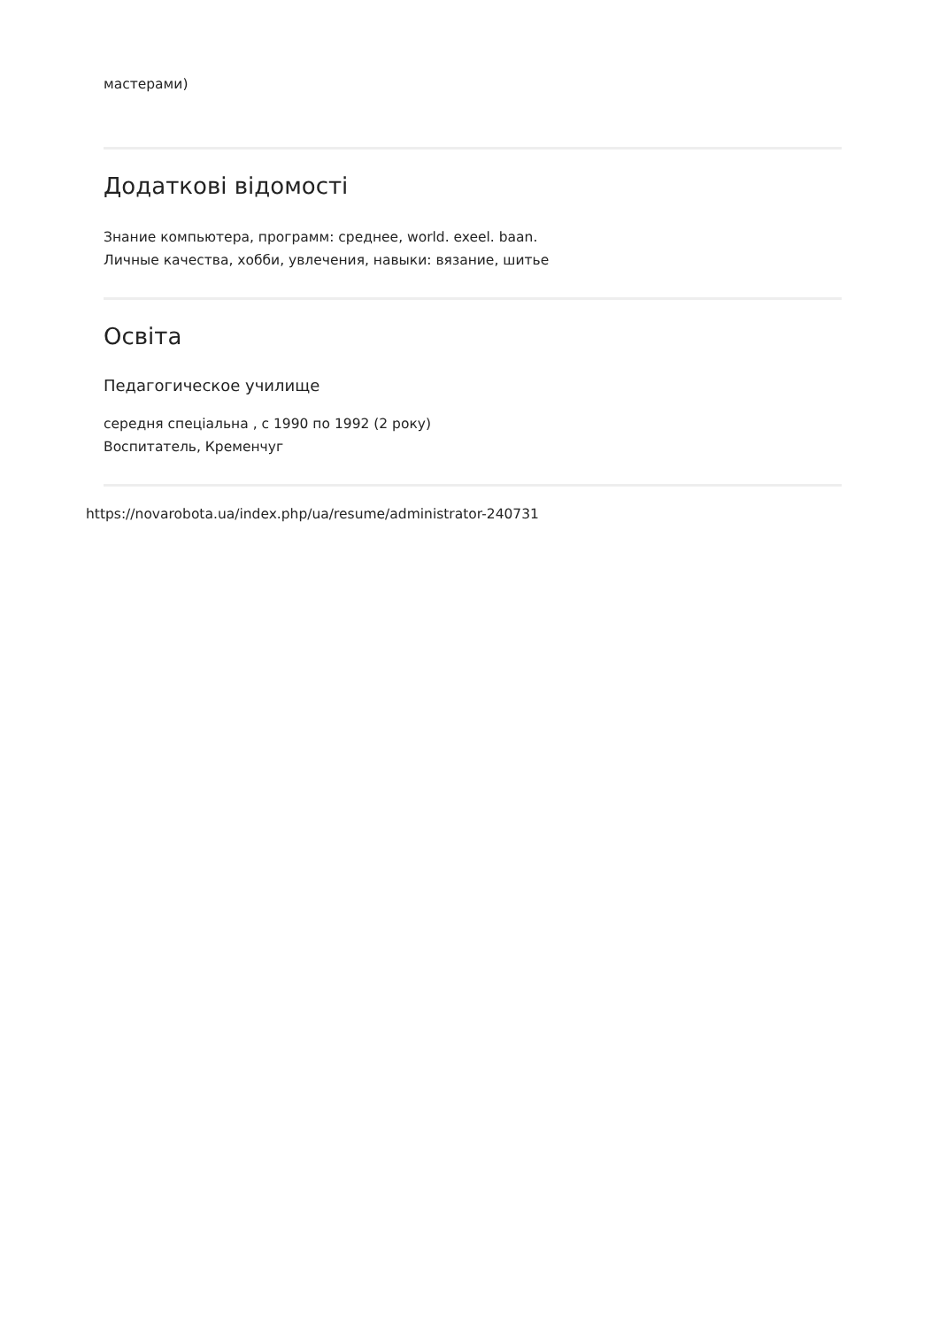мастерами)
Додаткові відомості
Знание компьютера, программ: среднее, world. exeel. baan.
Личные качества, хобби, увлечения, навыки: вязание, шитье
Освіта
Педагогическое училище
середня спеціальна , с 1990 по 1992 (2 року)
Воспитатель, Кременчуг
https://novarobota.ua/index.php/ua/resume/administrator-240731